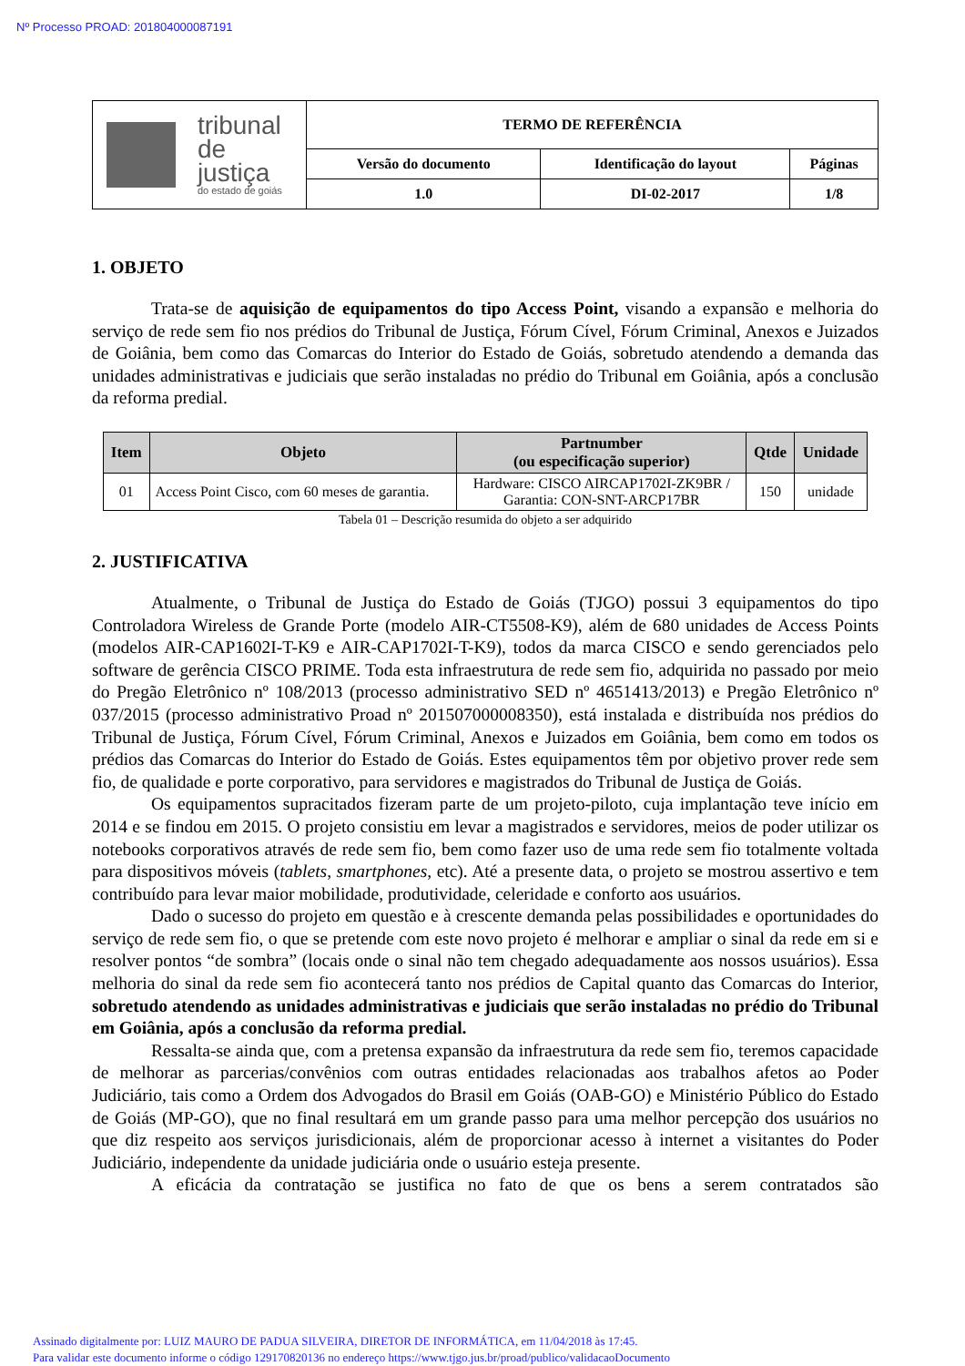Nº Processo PROAD: 201804000087191
| tribunal de justiça do estado de goiás | TERMO DE REFERÊNCIA | | |
| | Versão do documento | Identificação do layout | Páginas |
| | 1.0 | DI-02-2017 | 1/8 |
1. OBJETO
Trata-se de aquisição de equipamentos do tipo Access Point, visando a expansão e melhoria do serviço de rede sem fio nos prédios do Tribunal de Justiça, Fórum Cível, Fórum Criminal, Anexos e Juizados de Goiânia, bem como das Comarcas do Interior do Estado de Goiás, sobretudo atendendo a demanda das unidades administrativas e judiciais que serão instaladas no prédio do Tribunal em Goiânia, após a conclusão da reforma predial.
| Item | Objeto | Partnumber (ou especificação superior) | Qtde | Unidade |
| --- | --- | --- | --- | --- |
| 01 | Access Point Cisco, com 60 meses de garantia. | Hardware: CISCO AIRCAP1702I-ZK9BR / Garantia: CON-SNT-ARCP17BR | 150 | unidade |
Tabela 01 – Descrição resumida do objeto a ser adquirido
2. JUSTIFICATIVA
Atualmente, o Tribunal de Justiça do Estado de Goiás (TJGO) possui 3 equipamentos do tipo Controladora Wireless de Grande Porte (modelo AIR-CT5508-K9), além de 680 unidades de Access Points (modelos AIR-CAP1602I-T-K9 e AIR-CAP1702I-T-K9), todos da marca CISCO e sendo gerenciados pelo software de gerência CISCO PRIME. Toda esta infraestrutura de rede sem fio, adquirida no passado por meio do Pregão Eletrônico nº 108/2013 (processo administrativo SED nº 4651413/2013) e Pregão Eletrônico nº 037/2015 (processo administrativo Proad nº 201507000008350), está instalada e distribuída nos prédios do Tribunal de Justiça, Fórum Cível, Fórum Criminal, Anexos e Juizados em Goiânia, bem como em todos os prédios das Comarcas do Interior do Estado de Goiás. Estes equipamentos têm por objetivo prover rede sem fio, de qualidade e porte corporativo, para servidores e magistrados do Tribunal de Justiça de Goiás.
Os equipamentos supracitados fizeram parte de um projeto-piloto, cuja implantação teve início em 2014 e se findou em 2015. O projeto consistiu em levar a magistrados e servidores, meios de poder utilizar os notebooks corporativos através de rede sem fio, bem como fazer uso de uma rede sem fio totalmente voltada para dispositivos móveis (tablets, smartphones, etc). Até a presente data, o projeto se mostrou assertivo e tem contribuído para levar maior mobilidade, produtividade, celeridade e conforto aos usuários.
Dado o sucesso do projeto em questão e à crescente demanda pelas possibilidades e oportunidades do serviço de rede sem fio, o que se pretende com este novo projeto é melhorar e ampliar o sinal da rede em si e resolver pontos “de sombra” (locais onde o sinal não tem chegado adequadamente aos nossos usuários). Essa melhoria do sinal da rede sem fio acontecerá tanto nos prédios de Capital quanto das Comarcas do Interior, sobretudo atendendo as unidades administrativas e judiciais que serão instaladas no prédio do Tribunal em Goiânia, após a conclusão da reforma predial.
Ressalta-se ainda que, com a pretensa expansão da infraestrutura da rede sem fio, teremos capacidade de melhorar as parcerias/convênios com outras entidades relacionadas aos trabalhos afetos ao Poder Judiciário, tais como a Ordem dos Advogados do Brasil em Goiás (OAB-GO) e Ministério Público do Estado de Goiás (MP-GO), que no final resultará em um grande passo para uma melhor percepção dos usuários no que diz respeito aos serviços jurisdicionais, além de proporcionar acesso à internet a visitantes do Poder Judiciário, independente da unidade judiciária onde o usuário esteja presente.
A eficácia da contratação se justifica no fato de que os bens a serem contratados são
Assinado digitalmente por: LUIZ MAURO DE PADUA SILVEIRA, DIRETOR DE INFORMÁTICA, em 11/04/2018 às 17:45.
Para validar este documento informe o código 129170820136 no endereço https://www.tjgo.jus.br/proad/publico/validacaoDocumento